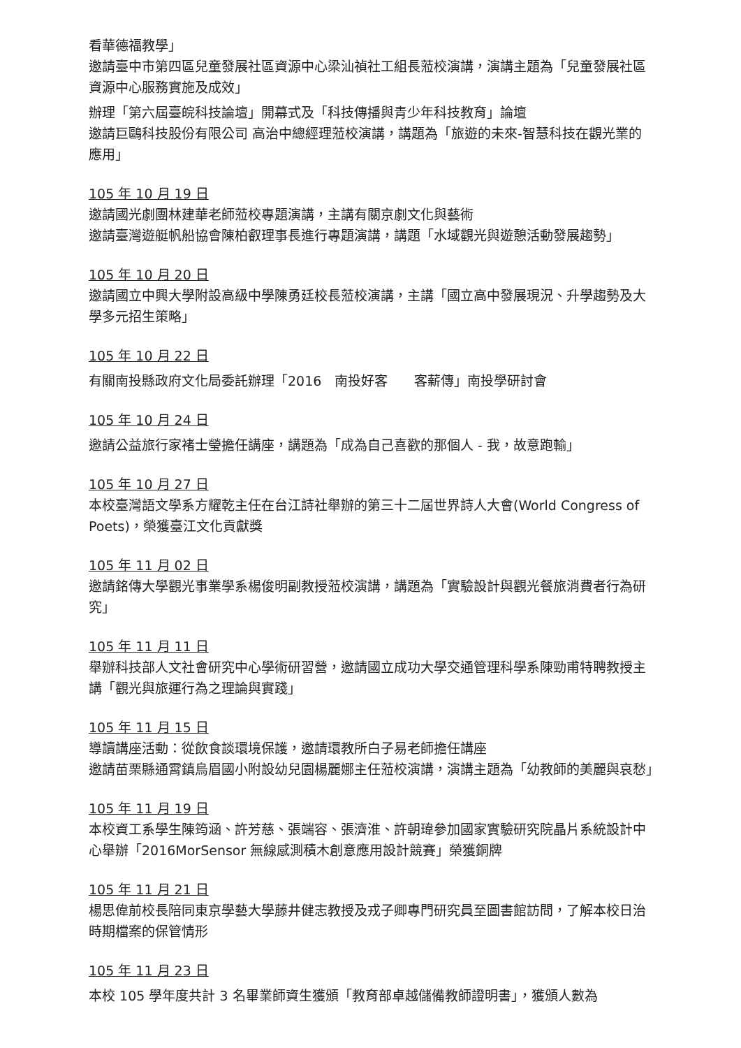看華德福教學」
邀請臺中市第四區兒童發展社區資源中心梁汕禎社工組長蒞校演講，演講主題為「兒童發展社區資源中心服務實施及成效」
辦理「第六屆臺皖科技論壇」開幕式及「科技傳播與青少年科技教育」論壇
邀請巨鷗科技股份有限公司 高治中總經理蒞校演講，講題為「旅遊的未來-智慧科技在觀光業的應用」
105 年 10 月 19 日
邀請國光劇團林建華老師蒞校專題演講，主講有關京劇文化與藝術
邀請臺灣遊艇帆船協會陳柏叡理事長進行專題演講，講題「水域觀光與遊憩活動發展趨勢」
105 年 10 月 20 日
邀請國立中興大學附設高級中學陳勇廷校長蒞校演講，主講「國立高中發展現況、升學趨勢及大學多元招生策略」
105 年 10 月 22 日
有關南投縣政府文化局委託辦理「2016　南投好客　　客薪傳」南投學研討會
105 年 10 月 24 日
邀請公益旅行家褚士瑩擔任講座，講題為「成為自己喜歡的那個人 - 我，故意跑輸」
105 年 10 月 27 日
本校臺灣語文學系方耀乾主任在台江詩社舉辦的第三十二屆世界詩人大會(World Congress of Poets)，榮獲臺江文化貢獻獎
105 年 11 月 02 日
邀請銘傳大學觀光事業學系楊俊明副教授蒞校演講，講題為「實驗設計與觀光餐旅消費者行為研究」
105 年 11 月 11 日
舉辦科技部人文社會研究中心學術研習營，邀請國立成功大學交通管理科學系陳勁甫特聘教授主講「觀光與旅運行為之理論與實踐」
105 年 11 月 15 日
導讀講座活動：從飲食談環境保護，邀請環教所白子易老師擔任講座
邀請苗栗縣通霄鎮烏眉國小附設幼兒園楊麗娜主任蒞校演講，演講主題為「幼教師的美麗與哀愁」
105 年 11 月 19 日
本校資工系學生陳筠涵、許芳慈、張端容、張濟淮、許朝瑋參加國家實驗研究院晶片系統設計中心舉辦「2016MorSensor 無線感測積木創意應用設計競賽」榮獲銅牌
105 年 11 月 21 日
楊思偉前校長陪同東京學藝大學藤井健志教授及戎子卿專門研究員至圖書館訪問，了解本校日治時期檔案的保管情形
105 年 11 月 23 日
本校 105 學年度共計 3 名畢業師資生獲頒「教育部卓越儲備教師證明書」，獲頒人數為